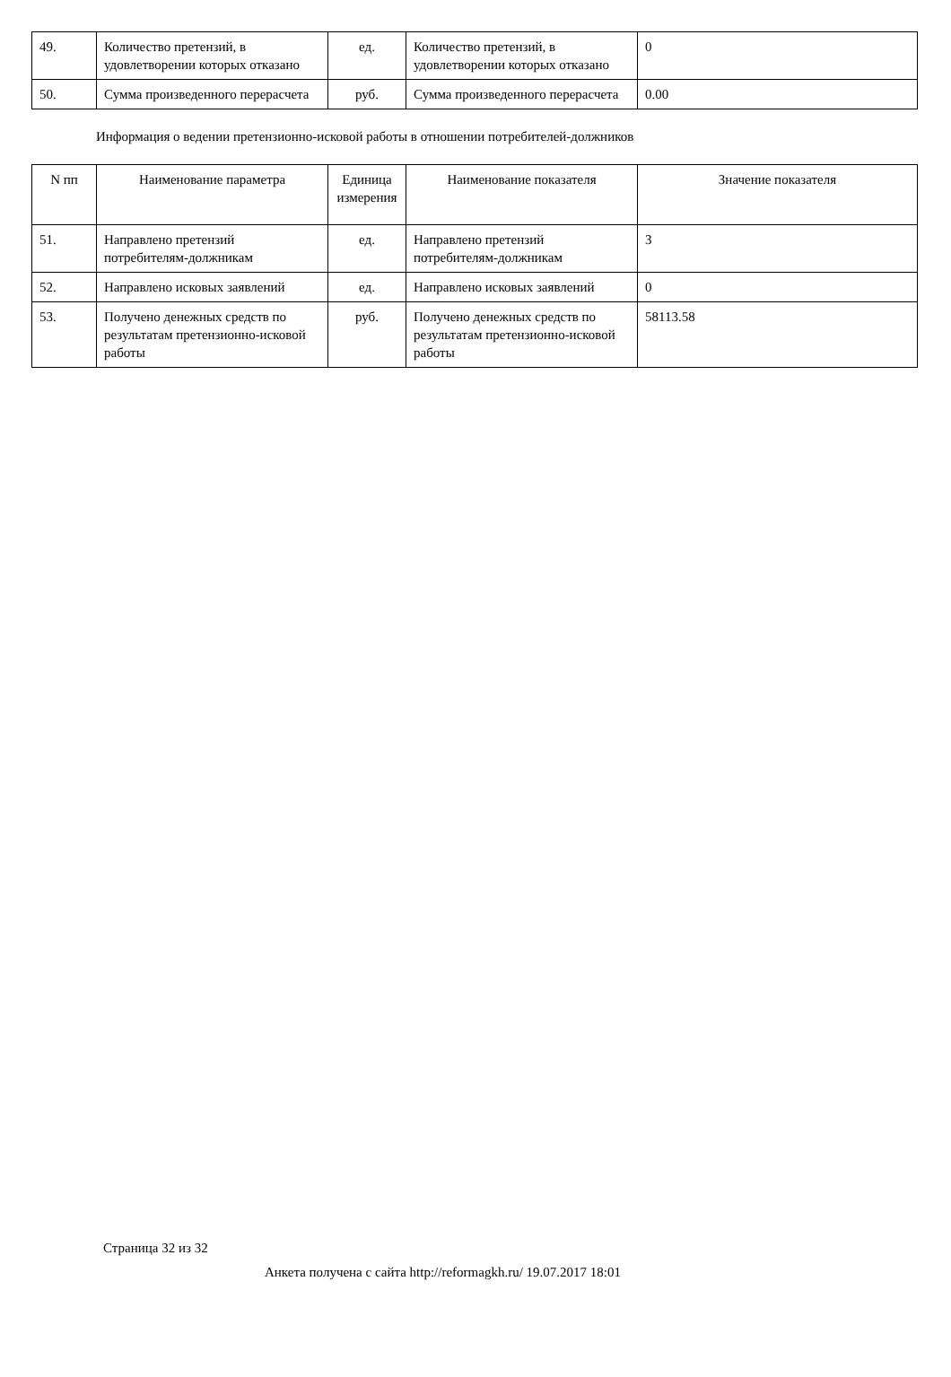| 49. | Количество претензий, в удовлетворении которых отказано | ед. | Количество претензий, в удовлетворении которых отказано | 0 |
| 50. | Сумма произведенного перерасчета | руб. | Сумма произведенного перерасчета | 0.00 |
Информация о ведении претензионно-исковой работы в отношении потребителей-должников
| N пп | Наименование параметра | Единица измерения | Наименование показателя | Значение показателя |
| --- | --- | --- | --- | --- |
| 51. | Направлено претензий потребителям-должникам | ед. | Направлено претензий потребителям-должникам | 3 |
| 52. | Направлено исковых заявлений | ед. | Направлено исковых заявлений | 0 |
| 53. | Получено денежных средств по результатам претензионно-исковой работы | руб. | Получено денежных средств по результатам претензионно-исковой работы | 58113.58 |
Страница 32 из 32
Анкета получена с сайта http://reformagkh.ru/ 19.07.2017 18:01